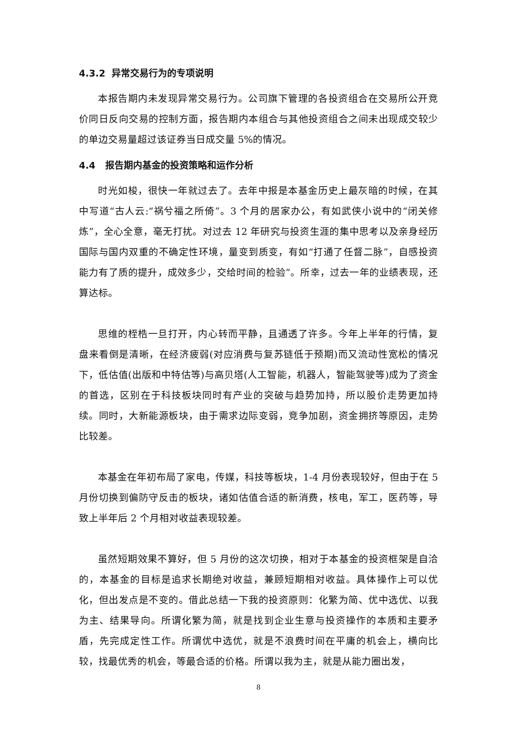4.3.2 异常交易行为的专项说明
本报告期内未发现异常交易行为。公司旗下管理的各投资组合在交易所公开竞价同日反向交易的控制方面，报告期内本组合与其他投资组合之间未出现成交较少的单边交易量超过该证券当日成交量 5%的情况。
4.4 报告期内基金的投资策略和运作分析
时光如梭，很快一年就过去了。去年中报是本基金历史上最灰暗的时候，在其中写道“古人云:“祸兮福之所倚”。3 个月的居家办公，有如武侠小说中的“闭关修炼”，全心全意，毫无打扰。对过去 12 年研究与投资生涯的集中思考以及亲身经历国际与国内双重的不确定性环境，量变到质变，有如“打通了任督二脉”，自感投资能力有了质的提升，成效多少，交给时间的检验”。所幸，过去一年的业绩表现，还算达标。
思维的桎梏一旦打开，内心转而平静，且通透了许多。今年上半年的行情，复盘来看倒是清晰，在经济疲弱(对应消费与复苏链低于预期)而又流动性宽松的情况下，低估值(出版和中特估等)与高贝塔(人工智能，机器人，智能驾驶等)成为了资金的首选，区别在于科技板块同时有产业的突破与趋势加持，所以股价走势更加持续。同时，大新能源板块，由于需求边际变弱，竞争加剧，资金拥挤等原因，走势比较差。
本基金在年初布局了家电，传媒，科技等板块，1-4 月份表现较好，但由于在 5 月份切换到偏防守反击的板块，诸如估值合适的新消费，核电，军工，医药等，导致上半年后 2 个月相对收益表现较差。
虽然短期效果不算好，但 5 月份的这次切换，相对于本基金的投资框架是自洽的，本基金的目标是追求长期绝对收益，兼顾短期相对收益。具体操作上可以优化，但出发点是不变的。借此总结一下我的投资原则：化繁为简、优中选优、以我为主、结果导向。所谓化繁为简，就是找到企业生意与投资操作的本质和主要矛盾，先完成定性工作。所谓优中选优，就是不浪费时间在平庸的机会上，横向比较，找最优秀的机会，等最合适的价格。所谓以我为主，就是从能力圈出发，
8